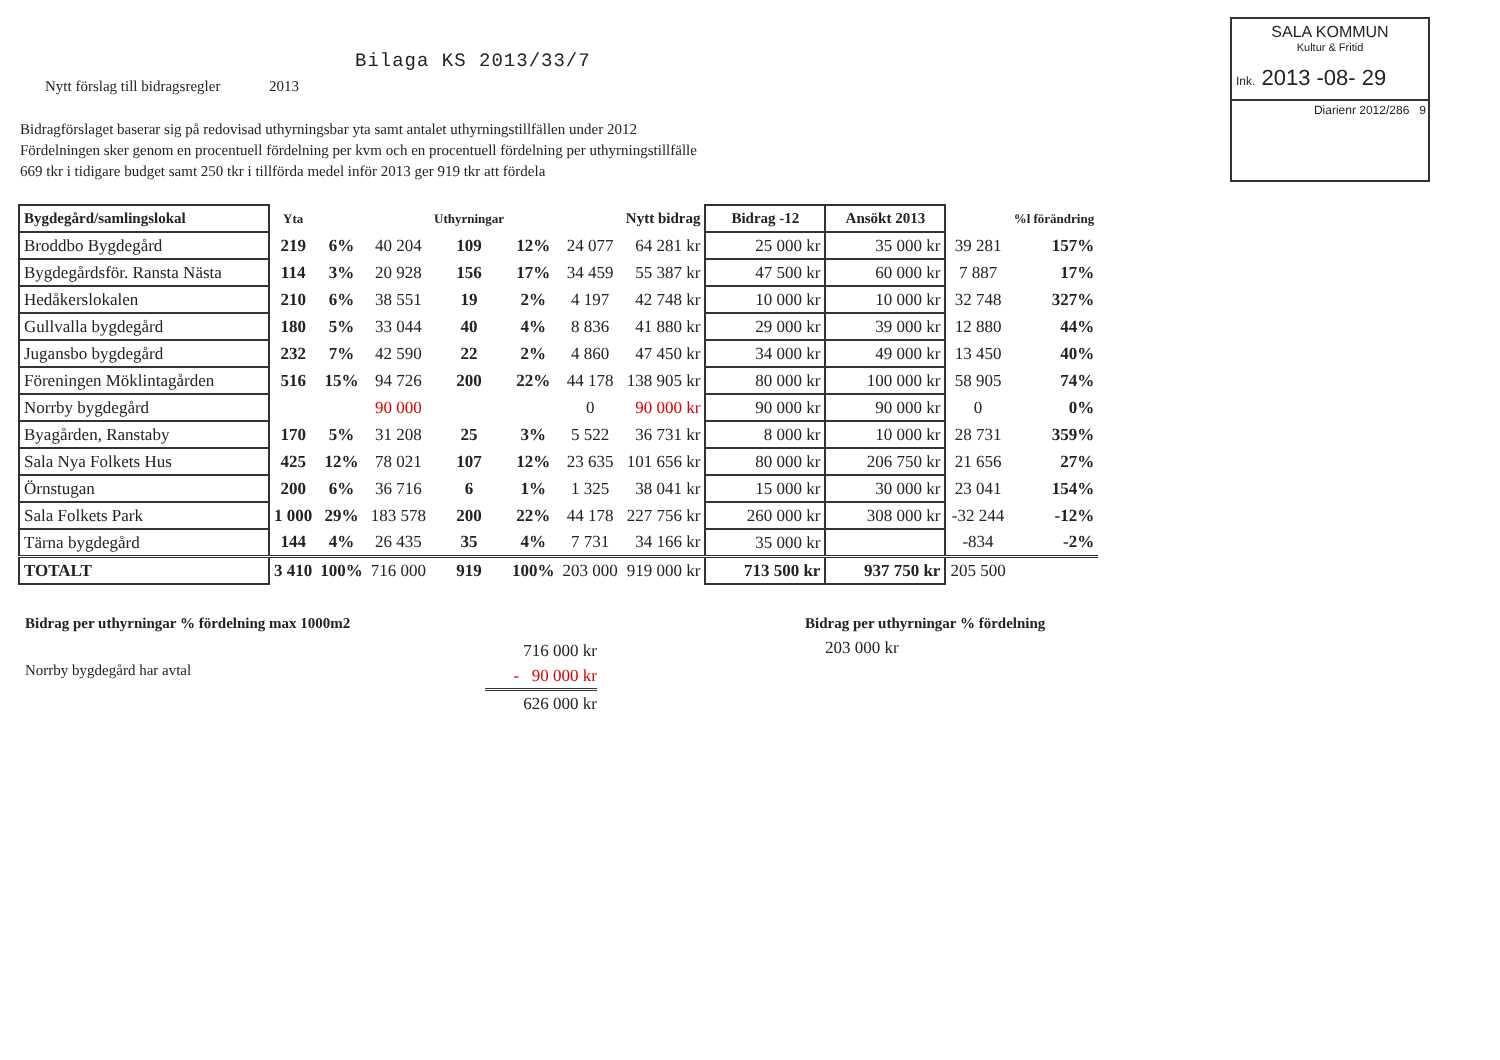Bilaga KS 2013/33/7
Nytt förslag till bidragsregler 2013
Bidragförslaget baserar sig på redovisad uthyrningsbar yta samt antalet uthyrningstillfällen under 2012
Fördelningen sker genom en procentuell fördelning per kvm och en procentuell fördelning per uthyrningstillfälle
669 tkr i tidigare budget samt 250 tkr i tillförda medel inför 2013 ger 919 tkr att fördela
SALA KOMMUN
Kultur & Fritid
Ink. 2013 -08- 29
Diarienr 2012/286 9
| Bygdegård/samlingslokal | Yta | | | Uthyrningar | | | Nytt bidrag | Bidrag -12 | Ansökt 2013 | | %l förändring |
| --- | --- | --- | --- | --- | --- | --- | --- | --- | --- | --- | --- |
| Broddbo Bygdegård | 219 | 6% | 40 204 | 109 | 12% | 24 077 | 64 281 kr | 25 000 kr | 35 000 kr | 39 281 | 157% |
| Bygdegårdsför. Ransta Nästa | 114 | 3% | 20 928 | 156 | 17% | 34 459 | 55 387 kr | 47 500 kr | 60 000 kr | 7 887 | 17% |
| Hedåkerslokalen | 210 | 6% | 38 551 | 19 | 2% | 4 197 | 42 748 kr | 10 000 kr | 10 000 kr | 32 748 | 327% |
| Gullvalla bygdegård | 180 | 5% | 33 044 | 40 | 4% | 8 836 | 41 880 kr | 29 000 kr | 39 000 kr | 12 880 | 44% |
| Jugansbo bygdegård | 232 | 7% | 42 590 | 22 | 2% | 4 860 | 47 450 kr | 34 000 kr | 49 000 kr | 13 450 | 40% |
| Föreningen Möklintagården | 516 | 15% | 94 726 | 200 | 22% | 44 178 | 138 905 kr | 80 000 kr | 100 000 kr | 58 905 | 74% |
| Norrby bygdegård | | | 90 000 | | | 0 | 90 000 kr | 90 000 kr | 90 000 kr | 0 | 0% |
| Byagården, Ranstaby | 170 | 5% | 31 208 | 25 | 3% | 5 522 | 36 731 kr | 8 000 kr | 10 000 kr | 28 731 | 359% |
| Sala Nya Folkets Hus | 425 | 12% | 78 021 | 107 | 12% | 23 635 | 101 656 kr | 80 000 kr | 206 750 kr | 21 656 | 27% |
| Örnstugan | 200 | 6% | 36 716 | 6 | 1% | 1 325 | 38 041 kr | 15 000 kr | 30 000 kr | 23 041 | 154% |
| Sala Folkets Park | 1 000 | 29% | 183 578 | 200 | 22% | 44 178 | 227 756 kr | 260 000 kr | 308 000 kr | -32 244 | -12% |
| Tärna bygdegård | 144 | 4% | 26 435 | 35 | 4% | 7 731 | 34 166 kr | 35 000 kr | | -834 | -2% |
| TOTALT | 3 410 | 100% | 716 000 | 919 | 100% | 203 000 | 919 000 kr | 713 500 kr | 937 750 kr | 205 500 | |
Bidrag per uthyrningar % fördelning max 1000m2
Norrby bygdegård har avtal
716 000 kr
- 90 000 kr
626 000 kr
Bidrag per uthyrningar % fördelning
203 000 kr